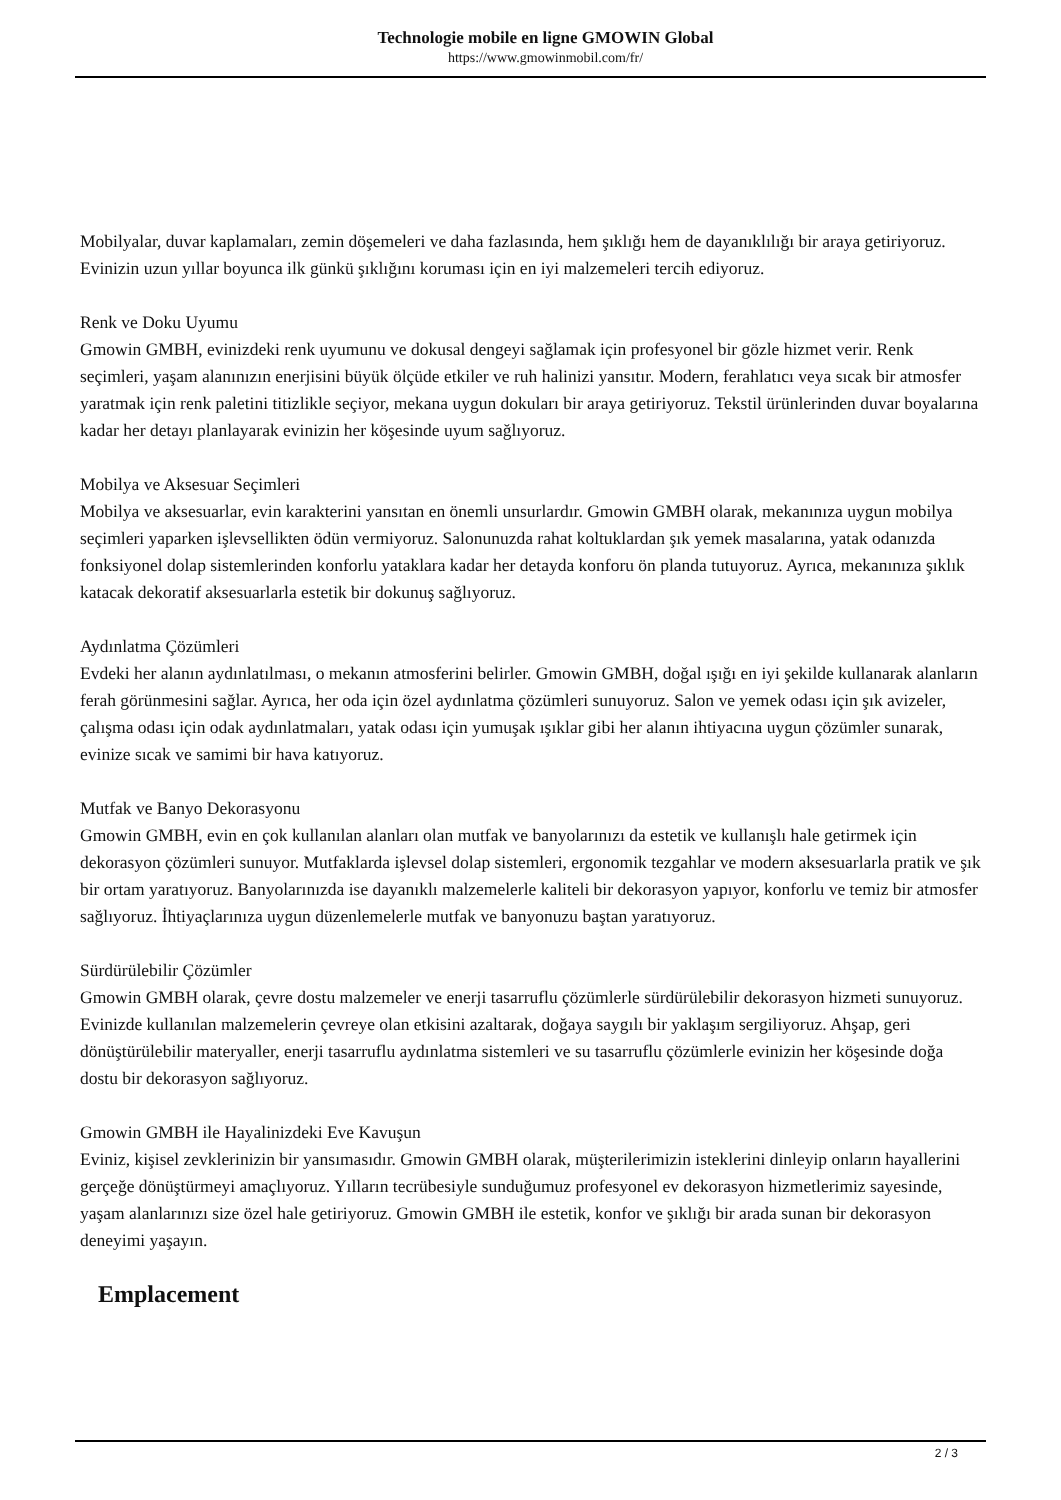Technologie mobile en ligne GMOWIN Global
https://www.gmowinmobil.com/fr/
Mobilyalar, duvar kaplamaları, zemin döşemeleri ve daha fazlasında, hem şıklığı hem de dayanıklılığı bir araya getiriyoruz. Evinizin uzun yıllar boyunca ilk günkü şıklığını koruması için en iyi malzemeleri tercih ediyoruz.
Renk ve Doku Uyumu
Gmowin GMBH, evinizdeki renk uyumunu ve dokusal dengeyi sağlamak için profesyonel bir gözle hizmet verir. Renk seçimleri, yaşam alanınızın enerjisini büyük ölçüde etkiler ve ruh halinizi yansıtır. Modern, ferahlatıcı veya sıcak bir atmosfer yaratmak için renk paletini titizlikle seçiyor, mekana uygun dokuları bir araya getiriyoruz. Tekstil ürünlerinden duvar boyalarına kadar her detayı planlayarak evinizin her köşesinde uyum sağlıyoruz.
Mobilya ve Aksesuar Seçimleri
Mobilya ve aksesuarlar, evin karakterini yansıtan en önemli unsurlardır. Gmowin GMBH olarak, mekanınıza uygun mobilya seçimleri yaparken işlevsellikten ödün vermiyoruz. Salonunuzda rahat koltuklardan şık yemek masalarına, yatak odanızda fonksiyonel dolap sistemlerinden konforlu yataklara kadar her detayda konforu ön planda tutuyoruz. Ayrıca, mekanınıza şıklık katacak dekoratif aksesuarlarla estetik bir dokunuş sağlıyoruz.
Aydınlatma Çözümleri
Evdeki her alanın aydınlatılması, o mekanın atmosferini belirler. Gmowin GMBH, doğal ışığı en iyi şekilde kullanarak alanların ferah görünmesini sağlar. Ayrıca, her oda için özel aydınlatma çözümleri sunuyoruz. Salon ve yemek odası için şık avizeler, çalışma odası için odak aydınlatmaları, yatak odası için yumuşak ışıklar gibi her alanın ihtiyacına uygun çözümler sunarak, evinize sıcak ve samimi bir hava katıyoruz.
Mutfak ve Banyo Dekorasyonu
Gmowin GMBH, evin en çok kullanılan alanları olan mutfak ve banyolarınızı da estetik ve kullanışlı hale getirmek için dekorasyon çözümleri sunuyor. Mutfaklarda işlevsel dolap sistemleri, ergonomik tezgahlar ve modern aksesuarlarla pratik ve şık bir ortam yaratıyoruz. Banyolarınızda ise dayanıklı malzemelerle kaliteli bir dekorasyon yapıyor, konforlu ve temiz bir atmosfer sağlıyoruz. İhtiyaçlarınıza uygun düzenlemelerle mutfak ve banyonuzu baştan yaratıyoruz.
Sürdürülebilir Çözümler
Gmowin GMBH olarak, çevre dostu malzemeler ve enerji tasarruflu çözümlerle sürdürülebilir dekorasyon hizmeti sunuyoruz. Evinizde kullanılan malzemelerin çevreye olan etkisini azaltarak, doğaya saygılı bir yaklaşım sergiliyoruz. Ahşap, geri dönüştürülebilir materyaller, enerji tasarruflu aydınlatma sistemleri ve su tasarruflu çözümlerle evinizin her köşesinde doğa dostu bir dekorasyon sağlıyoruz.
Gmowin GMBH ile Hayalinizdeki Eve Kavuşun
Eviniz, kişisel zevklerinizin bir yansımasıdır. Gmowin GMBH olarak, müşterilerimizin isteklerini dinleyip onların hayallerini gerçeğe dönüştürmeyi amaçlıyoruz. Yılların tecrübesiyle sunduğumuz profesyonel ev dekorasyon hizmetlerimiz sayesinde, yaşam alanlarınızı size özel hale getiriyoruz. Gmowin GMBH ile estetik, konfor ve şıklığı bir arada sunan bir dekorasyon deneyimi yaşayın.
Emplacement
2 / 3